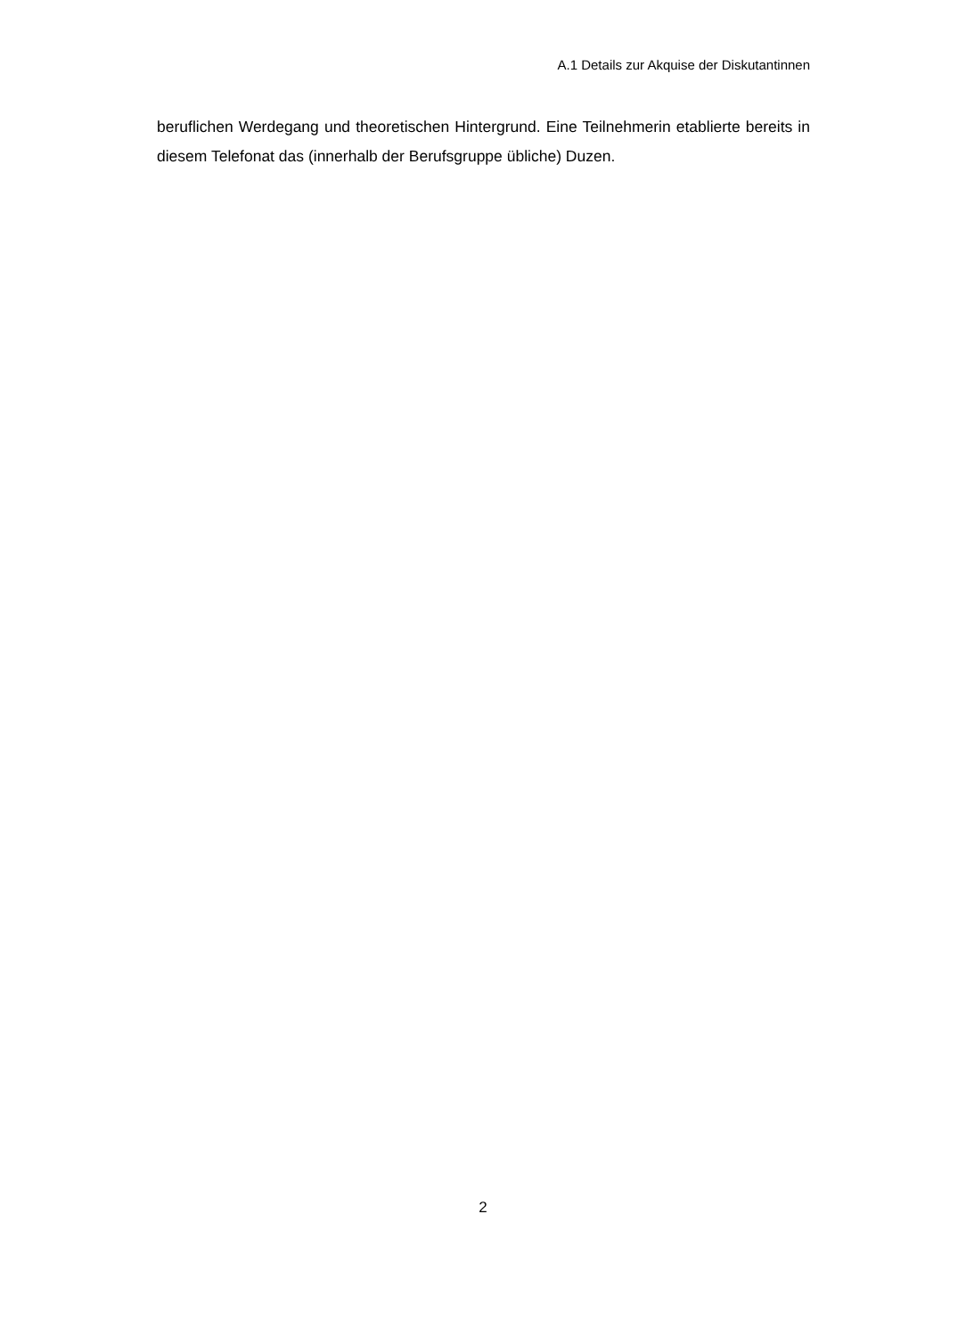A.1 Details zur Akquise der Diskutantinnen
beruflichen Werdegang und theoretischen Hintergrund. Eine Teilnehmerin etablierte bereits in diesem Telefonat das (innerhalb der Berufsgruppe übliche) Duzen.
2